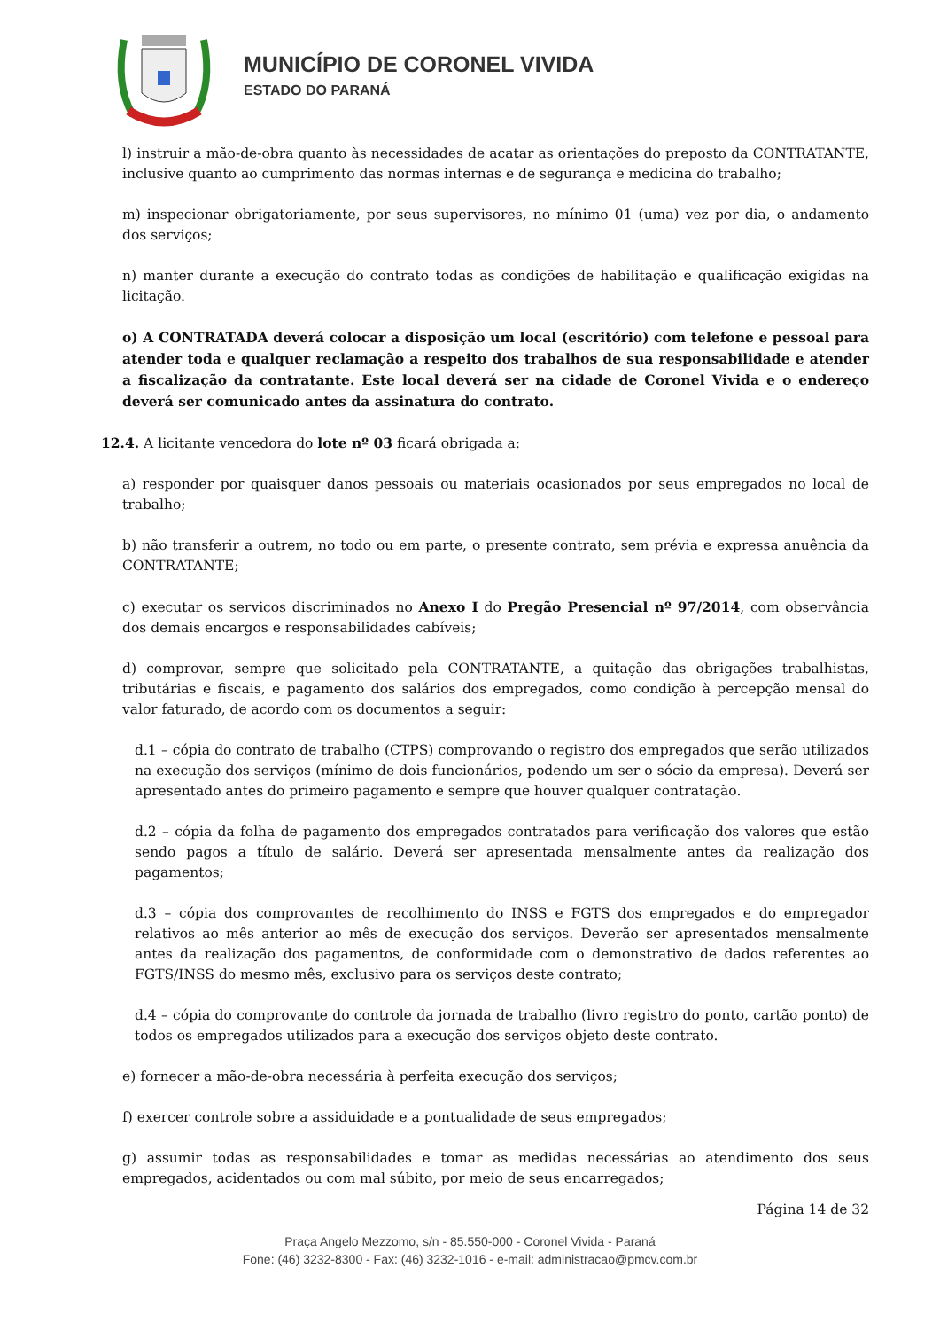MUNICÍPIO DE CORONEL VIVIDA
ESTADO DO PARANÁ
l) instruir a mão-de-obra quanto às necessidades de acatar as orientações do preposto da CONTRATANTE, inclusive quanto ao cumprimento das normas internas e de segurança e medicina do trabalho;
m) inspecionar obrigatoriamente, por seus supervisores, no mínimo 01 (uma) vez por dia, o andamento dos serviços;
n) manter durante a execução do contrato todas as condições de habilitação e qualificação exigidas na licitação.
o) A CONTRATADA deverá colocar a disposição um local (escritório) com telefone e pessoal para atender toda e qualquer reclamação a respeito dos trabalhos de sua responsabilidade e atender a fiscalização da contratante. Este local deverá ser na cidade de Coronel Vivida e o endereço deverá ser comunicado antes da assinatura do contrato.
12.4. A licitante vencedora do lote nº 03 ficará obrigada a:
a) responder por quaisquer danos pessoais ou materiais ocasionados por seus empregados no local de trabalho;
b) não transferir a outrem, no todo ou em parte, o presente contrato, sem prévia e expressa anuência da CONTRATANTE;
c) executar os serviços discriminados no Anexo I do Pregão Presencial nº 97/2014, com observância dos demais encargos e responsabilidades cabíveis;
d) comprovar, sempre que solicitado pela CONTRATANTE, a quitação das obrigações trabalhistas, tributárias e fiscais, e pagamento dos salários dos empregados, como condição à percepção mensal do valor faturado, de acordo com os documentos a seguir:
d.1 – cópia do contrato de trabalho (CTPS) comprovando o registro dos empregados que serão utilizados na execução dos serviços (mínimo de dois funcionários, podendo um ser o sócio da empresa). Deverá ser apresentado antes do primeiro pagamento e sempre que houver qualquer contratação.
d.2 – cópia da folha de pagamento dos empregados contratados para verificação dos valores que estão sendo pagos a título de salário. Deverá ser apresentada mensalmente antes da realização dos pagamentos;
d.3 – cópia dos comprovantes de recolhimento do INSS e FGTS dos empregados e do empregador relativos ao mês anterior ao mês de execução dos serviços. Deverão ser apresentados mensalmente antes da realização dos pagamentos, de conformidade com o demonstrativo de dados referentes ao FGTS/INSS do mesmo mês, exclusivo para os serviços deste contrato;
d.4 – cópia do comprovante do controle da jornada de trabalho (livro registro do ponto, cartão ponto) de todos os empregados utilizados para a execução dos serviços objeto deste contrato.
e) fornecer a mão-de-obra necessária à perfeita execução dos serviços;
f) exercer controle sobre a assiduidade e a pontualidade de seus empregados;
g) assumir todas as responsabilidades e tomar as medidas necessárias ao atendimento dos seus empregados, acidentados ou com mal súbito, por meio de seus encarregados;
Página 14 de 32
Praça Angelo Mezzomo, s/n - 85.550-000 - Coronel Vivida - Paraná
Fone: (46) 3232-8300 - Fax: (46) 3232-1016 - e-mail: administracao@pmcv.com.br